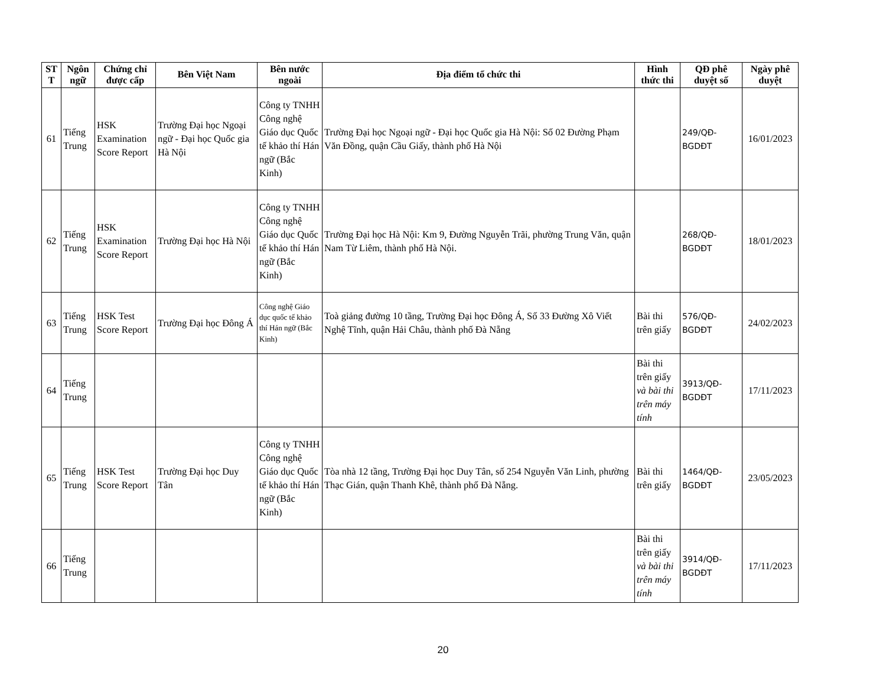| ST T | Ngôn ngữ | Chứng chỉ được cấp | Bên Việt Nam | Bên nước ngoài | Địa điểm tổ chức thi | Hình thức thi | QĐ phê duyệt số | Ngày phê duyệt |
| --- | --- | --- | --- | --- | --- | --- | --- | --- |
| 61 | Tiếng Trung | HSK Examination Score Report | Trường Đại học Ngoại ngữ - Đại học Quốc gia Hà Nội | Công ty TNHH Công nghệ Giáo dục Quốc tế khảo thí Hán ngữ (Bắc Kinh) | Trường Đại học Ngoại ngữ - Đại học Quốc gia Hà Nội: Số 02 Đường Phạm Văn Đồng, quận Cầu Giấy, thành phố Hà Nội | | 249/QĐ-BGDĐT | 16/01/2023 |
| 62 | Tiếng Trung | HSK Examination Score Report | Trường Đại học Hà Nội | Công ty TNHH Công nghệ Giáo dục Quốc tế khảo thí Hán ngữ (Bắc Kinh) | Trường Đại học Hà Nội: Km 9, Đường Nguyễn Trãi, phường Trung Văn, quận Nam Từ Liêm, thành phố Hà Nội. | | 268/QĐ-BGDĐT | 18/01/2023 |
| 63 | Tiếng Trung | HSK Test Score Report | Trường Đại học Đông Á | Công nghệ Giáo dục quốc tế khảo thí Hán ngữ (Bắc Kinh) | Toà giảng đường 10 tầng, Trường Đại học Đông Á, Số 33 Đường Xô Viết Nghệ Tĩnh, quận Hải Châu, thành phố Đà Nẵng | Bài thi trên giấy | 576/QĐ-BGDĐT | 24/02/2023 |
| 64 | Tiếng Trung | | | | | Bài thi trên giấy và bài thi trên máy tính | 3913/QĐ-BGDĐT | 17/11/2023 |
| 65 | Tiếng Trung | HSK Test Score Report | Trường Đại học Duy Tân | Công ty TNHH Công nghệ Giáo dục Quốc tế khảo thí Hán ngữ (Bắc Kinh) | Tòa nhà 12 tầng, Trường Đại học Duy Tân, số 254 Nguyễn Văn Linh, phường Thạc Gián, quận Thanh Khê, thành phố Đà Nẵng. | Bài thi trên giấy | 1464/QĐ-BGDĐT | 23/05/2023 |
| 66 | Tiếng Trung | | | | | Bài thi trên giấy và bài thi trên máy tính | 3914/QĐ-BGDĐT | 17/11/2023 |
20